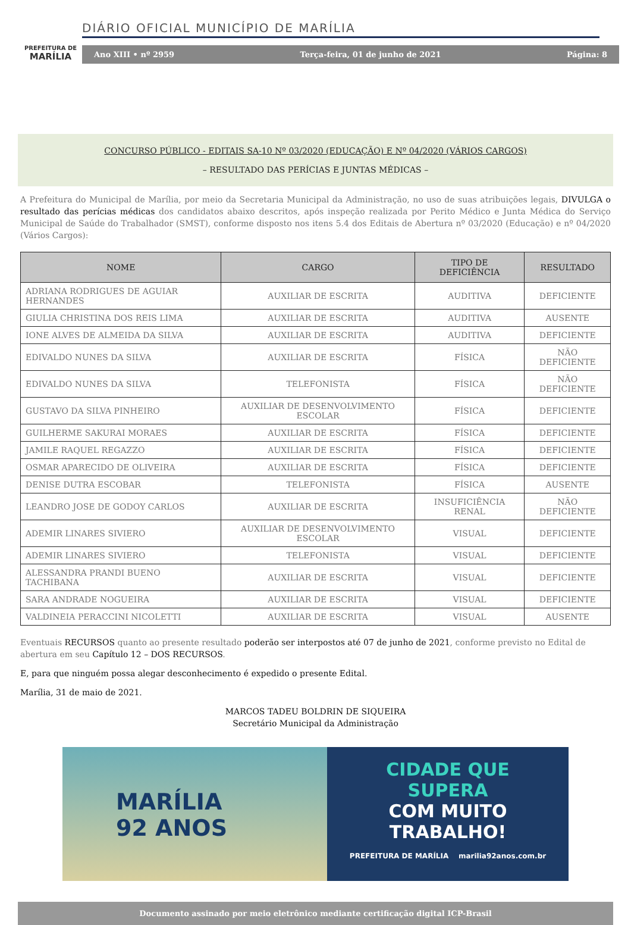PREFEITURA DE
MARÍLIA
DIÁRIO OFICIAL MUNICÍPIO DE MARÍLIA
Ano XIII • nº 2959 Terça-feira, 01 de junho de 2021 Página: 8
CONCURSO PÚBLICO - EDITAIS SA-10 Nº 03/2020 (EDUCAÇÃO) E Nº 04/2020 (VÁRIOS CARGOS)
– RESULTADO DAS PERÍCIAS E JUNTAS MÉDICAS –
A Prefeitura do Municipal de Marília, por meio da Secretaria Municipal da Administração, no uso de suas atribuições legais, DIVULGA o resultado das perícias médicas dos candidatos abaixo descritos, após inspeção realizada por Perito Médico e Junta Médica do Serviço Municipal de Saúde do Trabalhador (SMST), conforme disposto nos itens 5.4 dos Editais de Abertura nº 03/2020 (Educação) e nº 04/2020 (Vários Cargos):
| NOME | CARGO | TIPO DE DEFICIÊNCIA | RESULTADO |
| --- | --- | --- | --- |
| ADRIANA RODRIGUES DE AGUIAR HERNANDES | AUXILIAR DE ESCRITA | AUDITIVA | DEFICIENTE |
| GIULIA CHRISTINA DOS REIS LIMA | AUXILIAR DE ESCRITA | AUDITIVA | AUSENTE |
| IONE ALVES DE ALMEIDA DA SILVA | AUXILIAR DE ESCRITA | AUDITIVA | DEFICIENTE |
| EDIVALDO NUNES DA SILVA | AUXILIAR DE ESCRITA | FÍSICA | NÃO DEFICIENTE |
| EDIVALDO NUNES DA SILVA | TELEFONISTA | FÍSICA | NÃO DEFICIENTE |
| GUSTAVO DA SILVA PINHEIRO | AUXILIAR DE DESENVOLVIMENTO ESCOLAR | FÍSICA | DEFICIENTE |
| GUILHERME SAKURAI MORAES | AUXILIAR DE ESCRITA | FÍSICA | DEFICIENTE |
| JAMILE RAQUEL REGAZZO | AUXILIAR DE ESCRITA | FÍSICA | DEFICIENTE |
| OSMAR APARECIDO DE OLIVEIRA | AUXILIAR DE ESCRITA | FÍSICA | DEFICIENTE |
| DENISE DUTRA ESCOBAR | TELEFONISTA | FÍSICA | AUSENTE |
| LEANDRO JOSE DE GODOY CARLOS | AUXILIAR DE ESCRITA | INSUFICIÊNCIA RENAL | NÃO DEFICIENTE |
| ADEMIR LINARES SIVIERO | AUXILIAR DE DESENVOLVIMENTO ESCOLAR | VISUAL | DEFICIENTE |
| ADEMIR LINARES SIVIERO | TELEFONISTA | VISUAL | DEFICIENTE |
| ALESSANDRA PRANDI BUENO TACHIBANA | AUXILIAR DE ESCRITA | VISUAL | DEFICIENTE |
| SARA ANDRADE NOGUEIRA | AUXILIAR DE ESCRITA | VISUAL | DEFICIENTE |
| VALDINEIA PERACCINI NICOLETTI | AUXILIAR DE ESCRITA | VISUAL | AUSENTE |
Eventuais RECURSOS quanto ao presente resultado poderão ser interpostos até 07 de junho de 2021, conforme previsto no Edital de abertura em seu Capítulo 12 – DOS RECURSOS.
E, para que ninguém possa alegar desconhecimento é expedido o presente Edital.
Marília, 31 de maio de 2021.
MARCOS TADEU BOLDRIN DE SIQUEIRA
Secretário Municipal da Administração
MARÍLIA
92 ANOS
CIDADE QUE
SUPERA
COM MUITO
TRABALHO!
PREFEITURA DE MARÍLIA marilia92anos.com.br
Documento assinado por meio eletrônico mediante certificação digital ICP-Brasil